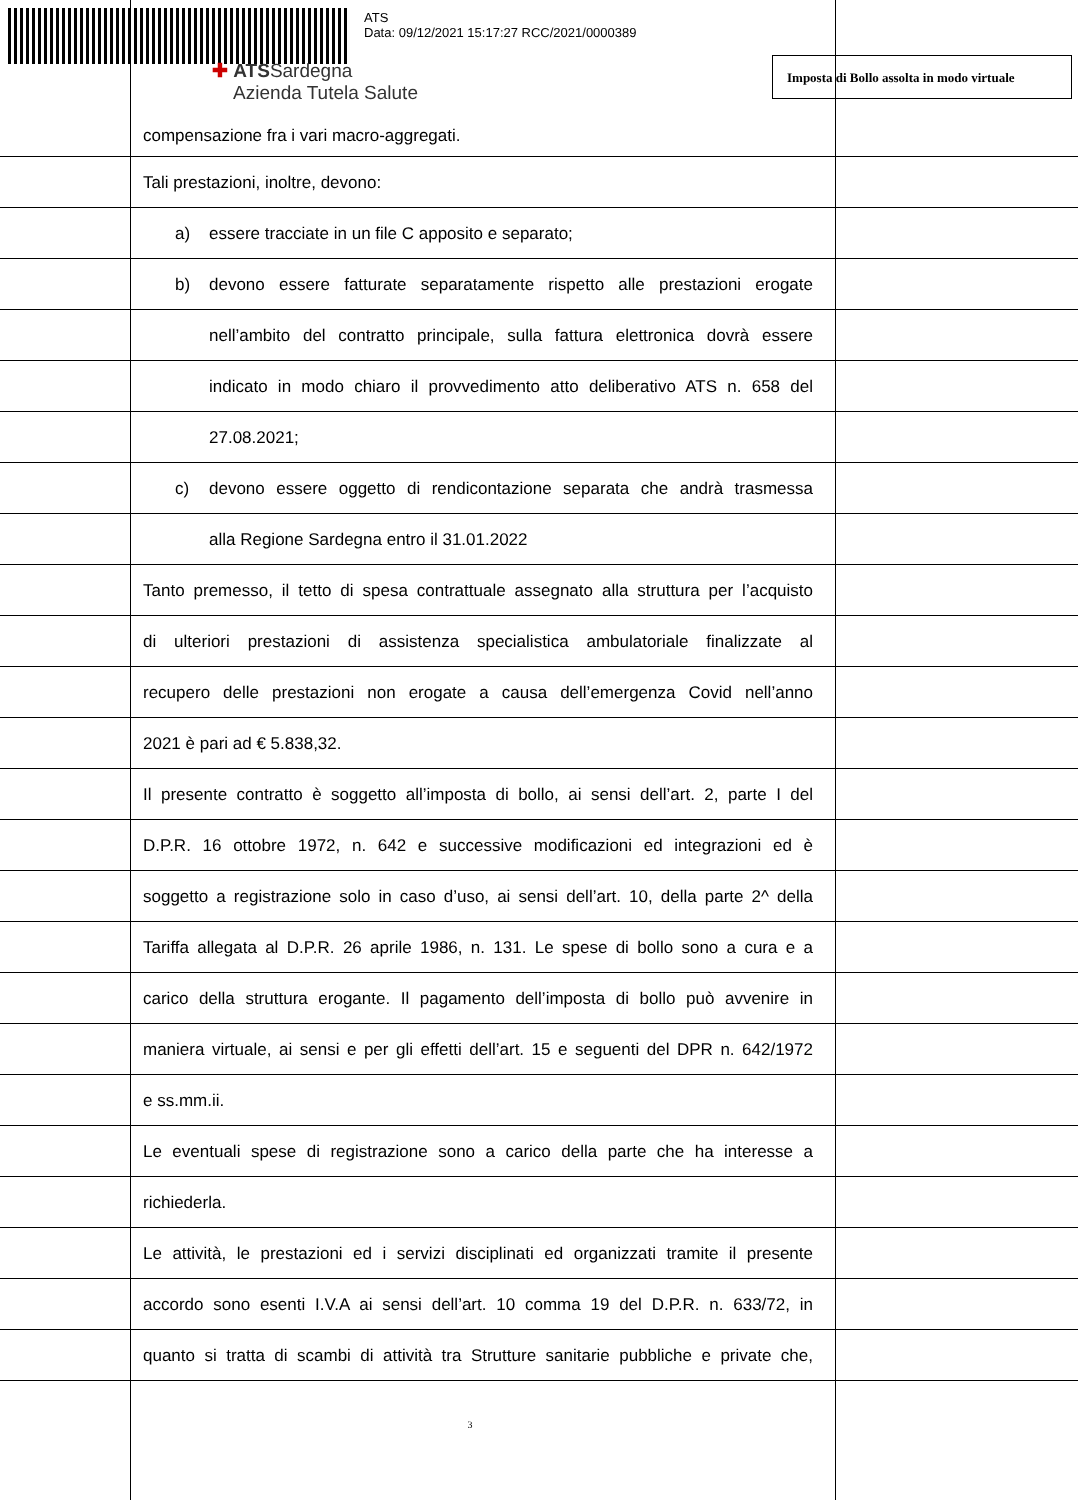ATS
Data: 09/12/2021 15:17:27 RCC/2021/0000389
✚ ATSSardegna
Azienda Tutela Salute
Imposta di Bollo assolta in modo virtuale
compensazione fra i vari macro-aggregati. Tali prestazioni, inoltre, devono: a) essere tracciate in un file C apposito e separato;
b) devono essere fatturate separatamente rispetto alle prestazioni erogate
nell’ambito del contratto principale, sulla fattura elettronica dovrà essere
indicato in modo chiaro il provvedimento atto deliberativo ATS n. 658 del
27.08.2021;
c) devono essere oggetto di rendicontazione separata che andrà trasmessa
alla Regione Sardegna entro il 31.01.2022
Tanto premesso, il tetto di spesa contrattuale assegnato alla struttura per l’acquisto
di ulteriori prestazioni di assistenza specialistica ambulatoriale finalizzate al
recupero delle prestazioni non erogate a causa dell’emergenza Covid nell’anno
2021 è pari ad € 5.838,32.
Il presente contratto è soggetto all’imposta di bollo, ai sensi dell’art. 2, parte I del
D.P.R. 16 ottobre 1972, n. 642 e successive modificazioni ed integrazioni ed è
soggetto a registrazione solo in caso d’uso, ai sensi dell’art. 10, della parte 2^ della
Tariffa allegata al D.P.R. 26 aprile 1986, n. 131. Le spese di bollo sono a cura e a
carico della struttura erogante. Il pagamento dell’imposta di bollo può avvenire in
maniera virtuale, ai sensi e per gli effetti dell’art. 15 e seguenti del DPR n. 642/1972
e ss.mm.ii.
Le eventuali spese di registrazione sono a carico della parte che ha interesse a
richiederla.
Le attività, le prestazioni ed i servizi disciplinati ed organizzati tramite il presente
accordo sono esenti I.V.A ai sensi dell’art. 10 comma 19 del D.P.R. n. 633/72, in
quanto si tratta di scambi di attività tra Strutture sanitarie pubbliche e private che,
3